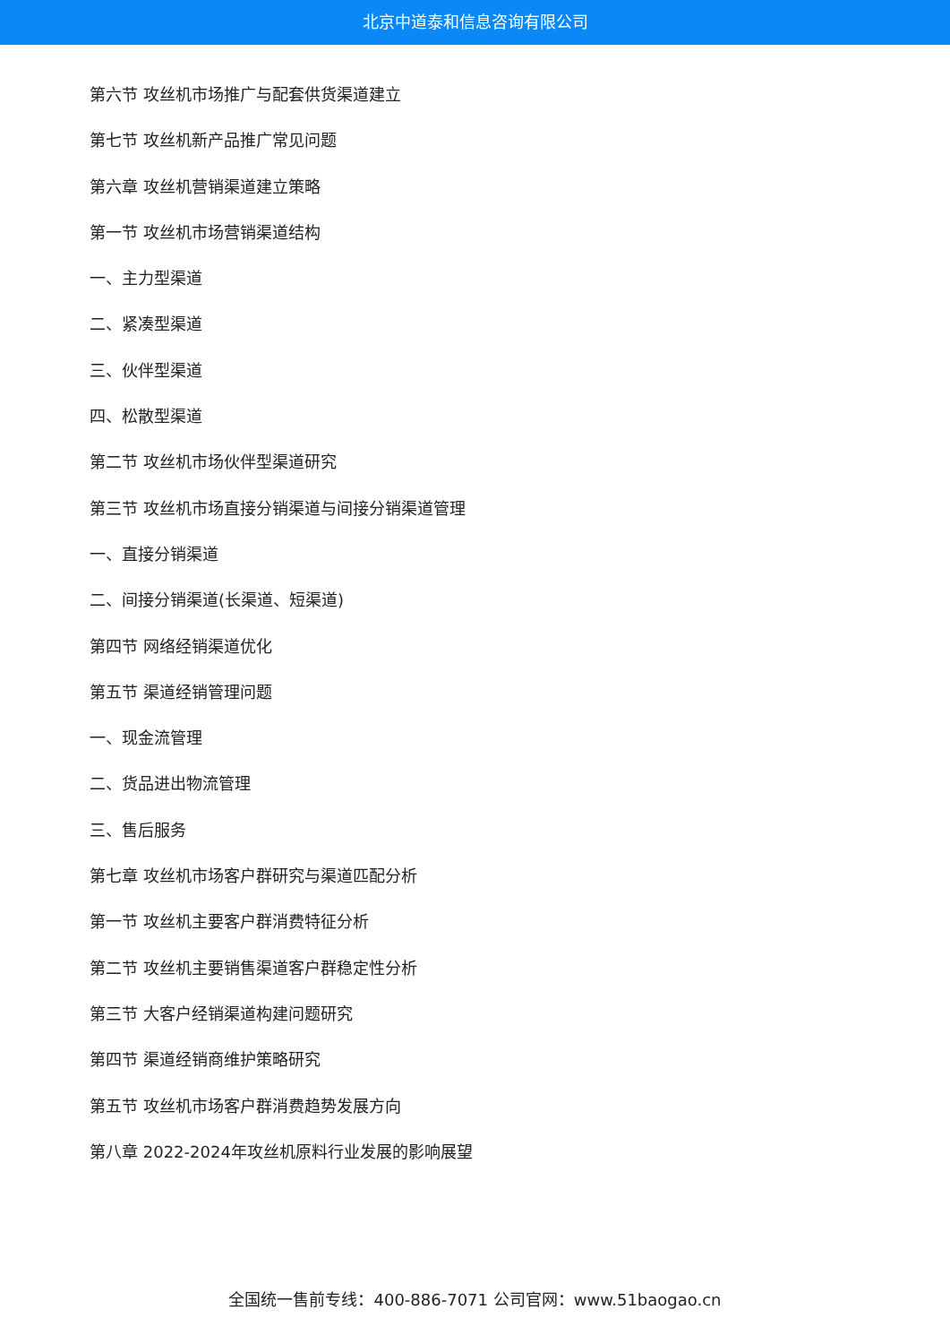北京中道泰和信息咨询有限公司
第六节 攻丝机市场推广与配套供货渠道建立
第七节 攻丝机新产品推广常见问题
第六章 攻丝机营销渠道建立策略
第一节 攻丝机市场营销渠道结构
一、主力型渠道
二、紧凑型渠道
三、伙伴型渠道
四、松散型渠道
第二节 攻丝机市场伙伴型渠道研究
第三节 攻丝机市场直接分销渠道与间接分销渠道管理
一、直接分销渠道
二、间接分销渠道(长渠道、短渠道)
第四节 网络经销渠道优化
第五节 渠道经销管理问题
一、现金流管理
二、货品进出物流管理
三、售后服务
第七章 攻丝机市场客户群研究与渠道匹配分析
第一节 攻丝机主要客户群消费特征分析
第二节 攻丝机主要销售渠道客户群稳定性分析
第三节 大客户经销渠道构建问题研究
第四节 渠道经销商维护策略研究
第五节 攻丝机市场客户群消费趋势发展方向
第八章 2022-2024年攻丝机原料行业发展的影响展望
全国统一售前专线：400-886-7071 公司官网：www.51baogao.cn